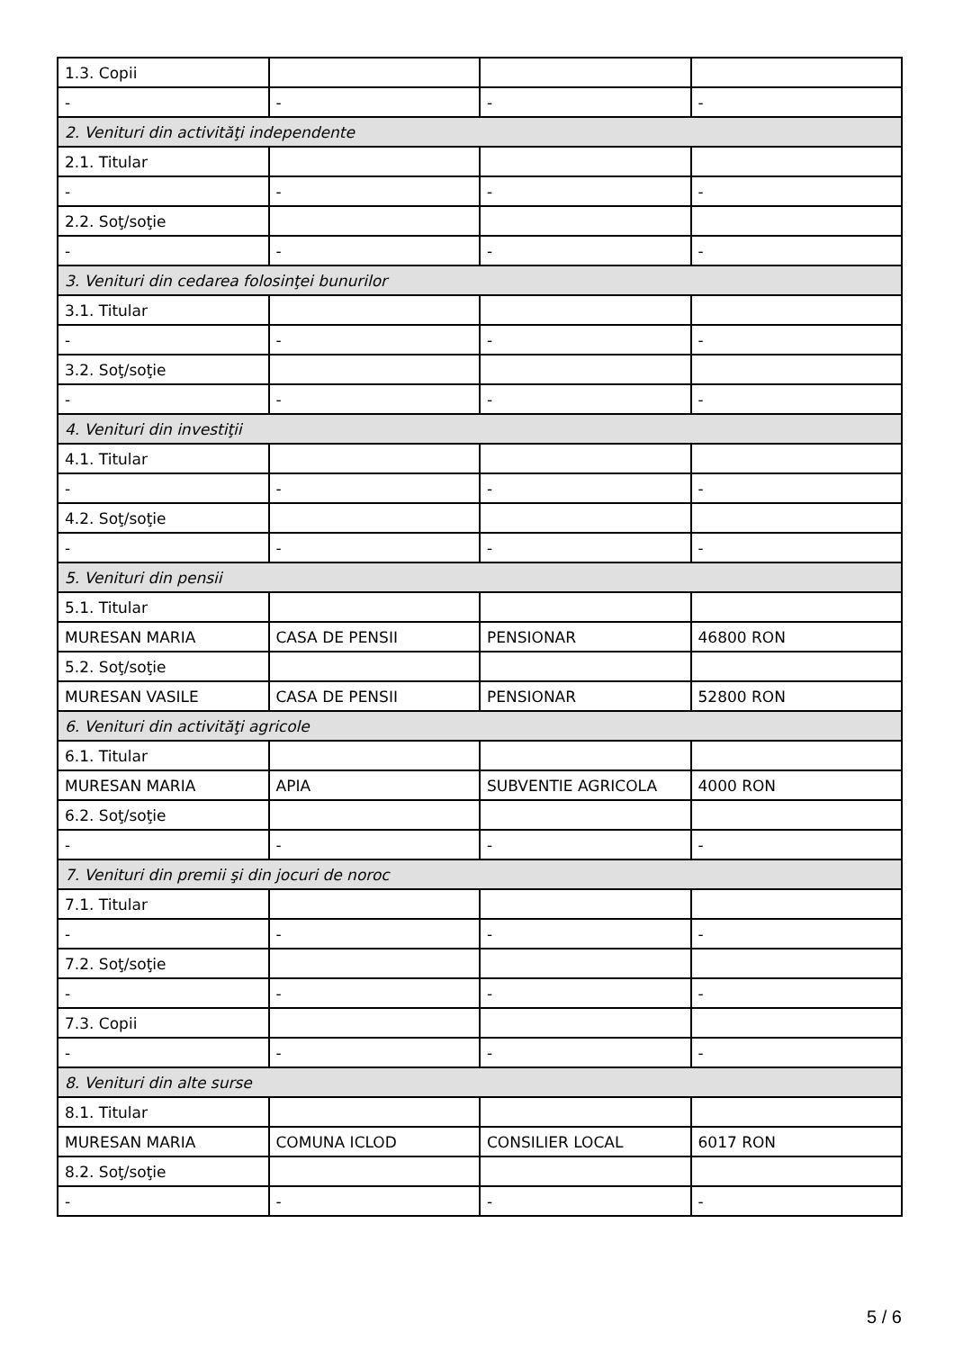| 1.3. Copii | | | |
| - | - | - | - |
| 2. Venituri din activităţi independente | | | |
| 2.1. Titular | | | |
| - | - | - | - |
| 2.2. Soţ/soţie | | | |
| - | - | - | - |
| 3. Venituri din cedarea folosinţei bunurilor | | | |
| 3.1. Titular | | | |
| - | - | - | - |
| 3.2. Soţ/soţie | | | |
| - | - | - | - |
| 4. Venituri din investiţii | | | |
| 4.1. Titular | | | |
| - | - | - | - |
| 4.2. Soţ/soţie | | | |
| - | - | - | - |
| 5. Venituri din pensii | | | |
| 5.1. Titular | | | |
| MURESAN MARIA | CASA DE PENSII | PENSIONAR | 46800 RON |
| 5.2. Soţ/soţie | | | |
| MURESAN VASILE | CASA DE PENSII | PENSIONAR | 52800 RON |
| 6. Venituri din activităţi agricole | | | |
| 6.1. Titular | | | |
| MURESAN MARIA | APIA | SUBVENTIE AGRICOLA | 4000 RON |
| 6.2. Soţ/soţie | | | |
| - | - | - | - |
| 7. Venituri din premii şi din jocuri de noroc | | | |
| 7.1. Titular | | | |
| - | - | - | - |
| 7.2. Soţ/soţie | | | |
| - | - | - | - |
| 7.3. Copii | | | |
| - | - | - | - |
| 8. Venituri din alte surse | | | |
| 8.1. Titular | | | |
| MURESAN MARIA | COMUNA ICLOD | CONSILIER LOCAL | 6017 RON |
| 8.2. Soţ/soţie | | | |
| - | - | - | - |
5 / 6